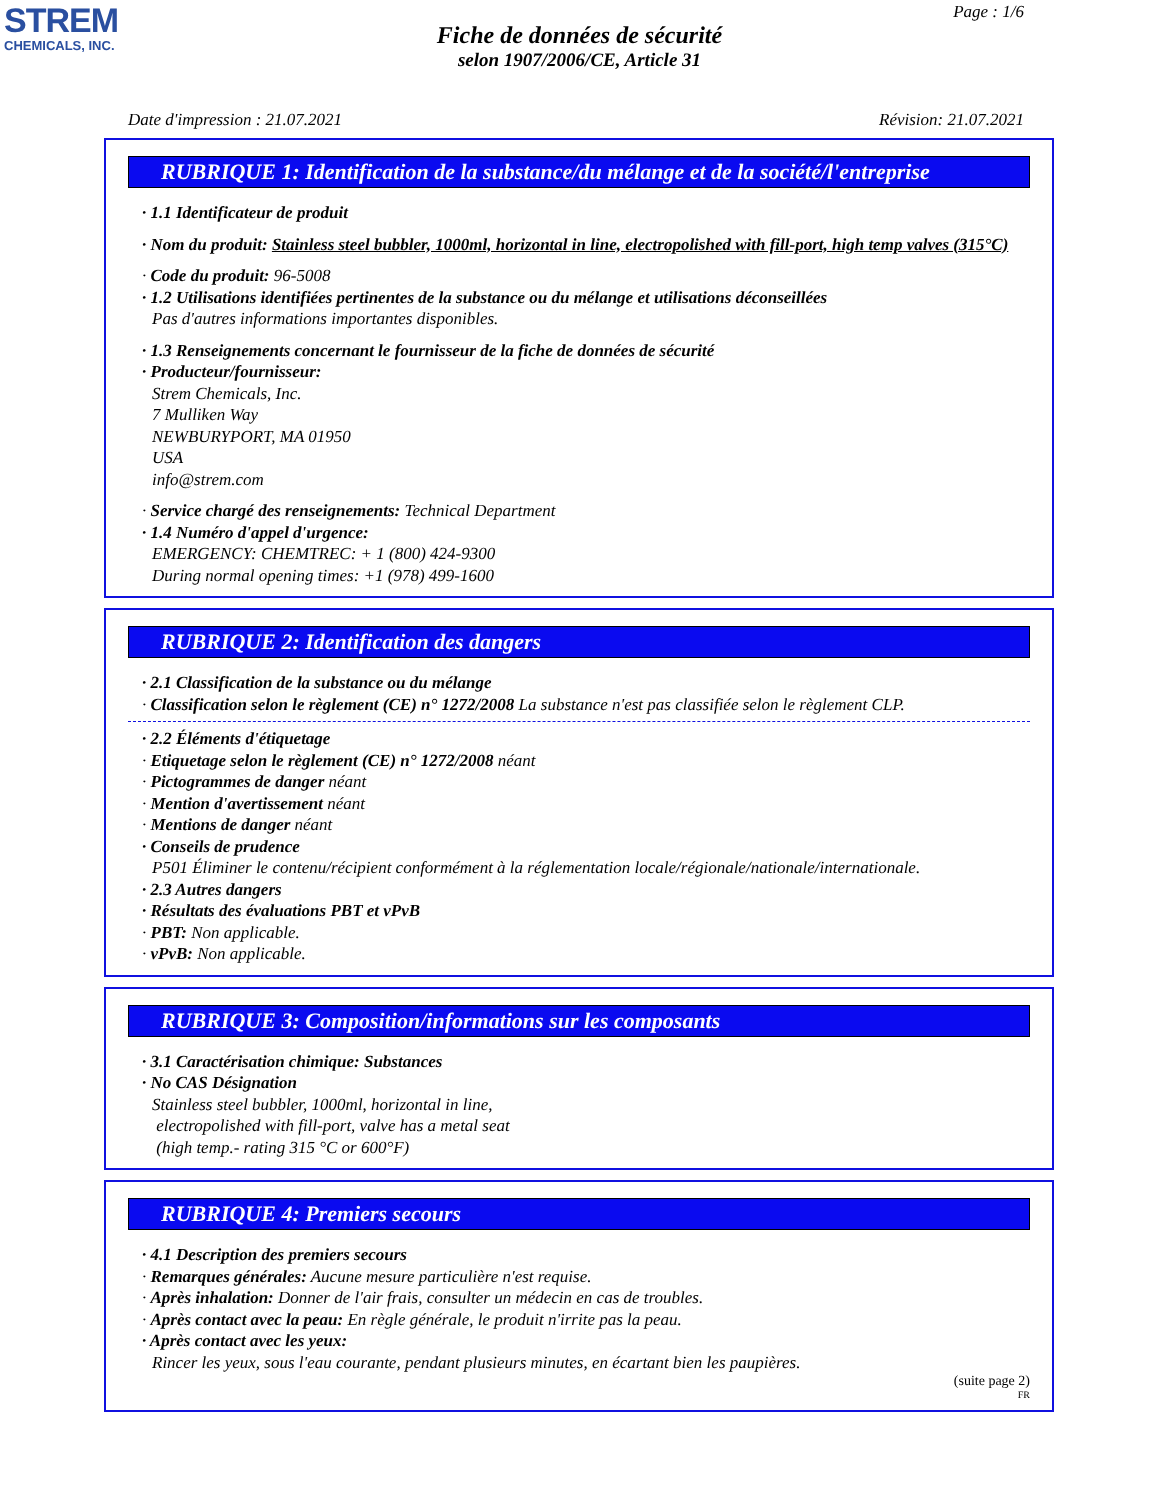STREM
CHEMICALS, INC.
Page : 1/6
Fiche de données de sécurité
selon 1907/2006/CE, Article 31
Date d'impression : 21.07.2021 Révision: 21.07.2021
RUBRIQUE 1: Identification de la substance/du mélange et de la société/l'entreprise
· 1.1 Identificateur de produit
· Nom du produit: Stainless steel bubbler, 1000ml, horizontal in line, electropolished with fill-port, high temp valves (315°C)
· Code du produit: 96-5008
· 1.2 Utilisations identifiées pertinentes de la substance ou du mélange et utilisations déconseillées
Pas d'autres informations importantes disponibles.
· 1.3 Renseignements concernant le fournisseur de la fiche de données de sécurité
· Producteur/fournisseur:
Strem Chemicals, Inc.
7 Mulliken Way
NEWBURYPORT, MA 01950
USA
info@strem.com
· Service chargé des renseignements: Technical Department
· 1.4 Numéro d'appel d'urgence:
EMERGENCY: CHEMTREC: + 1 (800) 424-9300
During normal opening times: +1 (978) 499-1600
RUBRIQUE 2: Identification des dangers
· 2.1 Classification de la substance ou du mélange
· Classification selon le règlement (CE) n° 1272/2008 La substance n'est pas classifiée selon le règlement CLP.
· 2.2 Éléments d'étiquetage
· Etiquetage selon le règlement (CE) n° 1272/2008 néant
· Pictogrammes de danger néant
· Mention d'avertissement néant
· Mentions de danger néant
· Conseils de prudence
P501 Éliminer le contenu/récipient conformément à la réglementation locale/régionale/nationale/internationale.
· 2.3 Autres dangers
· Résultats des évaluations PBT et vPvB
· PBT: Non applicable.
· vPvB: Non applicable.
RUBRIQUE 3: Composition/informations sur les composants
· 3.1 Caractérisation chimique: Substances
· No CAS Désignation
Stainless steel bubbler, 1000ml, horizontal in line,
electropolished with fill-port, valve has a metal seat
(high temp.- rating 315 °C or 600°F)
RUBRIQUE 4: Premiers secours
· 4.1 Description des premiers secours
· Remarques générales: Aucune mesure particulière n'est requise.
· Après inhalation: Donner de l'air frais, consulter un médecin en cas de troubles.
· Après contact avec la peau: En règle générale, le produit n'irrite pas la peau.
· Après contact avec les yeux:
Rincer les yeux, sous l'eau courante, pendant plusieurs minutes, en écartant bien les paupières.
(suite page 2)
FR